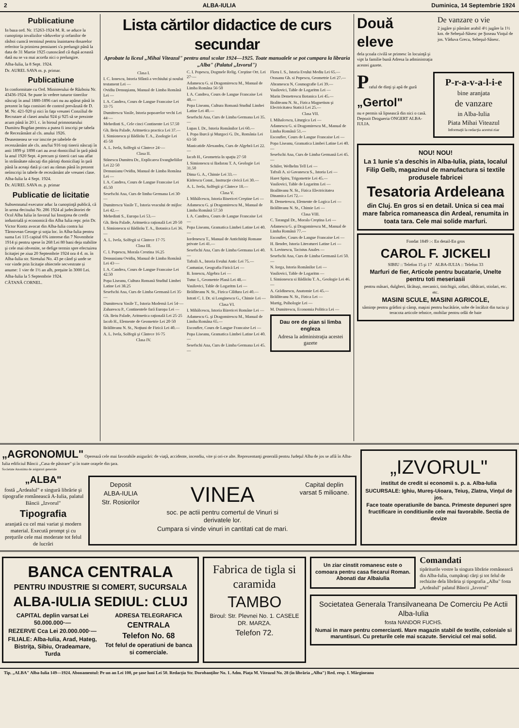2 ALBA-IULIA Duminica, 14 Septembrie 1924
Publicatiune
In baza ord. Nr. 15263-1924 M. R. se aduce la cunoştinţa invalizilor văduvelor şi orfanilor de răsboi cumcă terminul pentru înaintarea dosarelor referitor la primirea pensiunei s'a prelungit până la data de 31 Martie 1925 cunoscând că după această dată nu se va mai acorda nici o prelungire.
Alba-Iulia, la 8 Sept. 1924.
Dr. AUREL SAVA m. p. primar.
Publicatiune
In conformitate cu Ord. Ministerului de Războiu Nr. 43436-1924. Se pune în vedere tuturor tinerilor născuţi în anul 1880-1896 cari nu au apărut până în prezent în faţa comisiei de control prevăzută de D. M. Nr. 421-920 şi nici în faţa vreunei Conziliul de Recrutare al clasei anului 924 şi 925 să se prezinte acum până în 20 l. c. în biroul primnotarului Dumitru Bogdan pentru a putea fi inscrişi pe tabela de Recezământ al cls. anului 1926.
Deasemenea se vor inscrie pe tabelele de recenzământ ale cls. anu'lui 916 toţi tinerii născuţi în anii 1899 şi 1898 cari au avut domiciliul în ţară până la anul 1920 Sept. 4 precum şi tinerii cari sau aflat în străinătate născuţi din părinţi domiciliaţi în ţară până la aceaşi dată şi cari au rămas până în prezent neînscrişi în tabele de recezământ ale vreunei clase.
Alba-Iulia la 4 Sept. 1924.
Dr. AUREL SAVA m. p. primar
Publicatie de licitatie
Subsemnatul executor aduc la cunoştinţă publică, că în urma decisului Nr. 286 1924 al judecătoriei de Ocol Alba Iulia în favorul lui Insoţirea de credit industrială şi economică din Alba Iulia repr. prin Dr. Victor Kontz avocat din Alba-Iulia contra lui Tărnovean George şi soţia loc. în Alba-Iulia pentru suma Lei 115 capital 6% interese din 7 Novembrie 1914 şi pentru spese în 268 Lei 80 bani deja stabilite şi cele mai obvenite, se defige termin spre efectuirea licitaţiei pe ziua 20 Septembrie 1924 ora 4 d. m. în Alba-Iulia str. Siretului No. 43 pe când şi unde se vor vinde prin licitaţie obiectele secvestrate și anume: 1 vier de 1½ an alb, preţuite în 3000 Lei.
Alba-Iulia la 5 Septembrie 1924.
CĂTANĂ CORNEL.
Lista cărtilor didactice de curs secundar
Aprobate la liceul „Mihai Viteazul" pentru anul scolar 1924—1925. Toate manualele se pot cumpara la libraria „Alba" (Palatul „Izvorul")
Clasa I.
I. C. Ionescu, Istoria Sfântă a vechiului şi noului testament Lei —
Ovidiu Densuşianu, Manual de Limba Română Lei —
I. A. Candrea, Cours de Langue Francaise Lei 33·75
Dumitrescu Vasile, Istoria popoarelor vechi Lei 44·—
Mehedinti S., Cele cinci Continente Lei 57.50
Gh. Beiu Palade, Aritmetica practica Lei 37.—
I. Simionescu şi Bădărău T. A., Zoologie Lei 45·50
A. L. Ivela, Solfegii si Cântece 24·—
Clasa II.
Stănescu Dumitru Dr., Explicarea Evangheliilor Lei 22·50
Densusianu Ovidiu, Manual de Limba Româna Lei —
I. A. Candrea, Cours de Langue Francaise Lei 45.50
Sesefschi Ana, Curs de limba Germana Lei 30·—
Dumitrescu Vasile T., Istoria veacului de mijloc Lei 42.—
Mehedinti S., Europa Lei 53.—
Gh. Beiu Palade, Aritmetica raţională Lei 20·50
I. Simionescu si Bădărău T. A., Botanica Lei 36.—
A. L. Ivela, Solfegii si Cântece 17·75
Clasa III.
C. I. Popescu, Morala Crestina 16.25
Densusianu Ovidiu, Manual de Limba Română Lei 43·—
I. A. Candrea, Cours de Langue Francaise Lei 42.50
Popa Liseanu, Cultura Romană Studiul Limbei Latine Lei 38.25
Sesefschi Ana, Curs de Limba Germană Lei 35·—
Dumitrescu Vasile T., Istoria Modernă Lei 54·—
Zaharescu P., Continentele fară Europa Lei —
Gh. Beiu Palade, Aritmetica raţională Lei 25·25
Iacob H., Elemente de Geometrie Lei 20·50
Brăiliteanu N. St., Noţiuni de Fizică Lei 40.—
A. L. Ivela, Solfegii şi Cântece 16·75
Clasa IV.
C. I. Popescu, Dogmele Relig. Creştine Ort. Lei 27·—
Adamescu G. si Dragomirescu M., Manual de Limba Româna 56·50
I. A. Candrea, Cours de Langue Francaise Lei 48.—
Popa Liseanu, Cultura Romană Studiul Limbei Latine Lei 40.—
Sesefschi Ana, Curs de Limba Germana Lei 35.—
Lupas I. Dr., Istoria Românilor Lei 60.—
I. Popa Burcă şi Murgoci G. Dr., România Lei 63·50
Manicatide Alexandru, Curs de Algebră Lei 22.—
Iacob H., Geometria în spaţiu 27·50
I. Simionescu si Badarau T. A, Geologie Lei 31.50
Dima G. A., Chimie Lei 33.—
Kiritescu Const., Instrucţie civică Lei 30.—
A. L. Ivela, Solfegii şi Cântece 18.—
Clasa V.
I. Mihălcescu, Istoria Bisericei Creştine Lei —
Adamescu G. şi Dragomirescu M., Manual de Limba Română 57.50
I. A. Candrea, Cours de Langue Francaise Lei —
Popa Liseanu, Gramatica Limbei Latine Lei 40.—
Iordenescu T., Manual de Antichităţi Romane private Lei 41.—
Sesefschi Ana, Curs de Limba Germana Lei 40.—
Tafrali A., Istoria Evului Antic Lei 75.—
Cantuniar, Geografia Fizică Lei —
B. Ionescu, Algebra Lei —
Tutuc I., Geometrie Plană Lei 48.—
Vasilovici, Table de Logaritm Lei —
Brăiliteanu N. St., Fizica Căldura Lei 40.—
Istrati C. I. Dr. si Longinescu G., Chimie Lei —
Clasa VI.
I. Mihălcescu, Istoria Bizericei Române Lei —
Adamescu G. şi Dragomirescu M., Manual de Limba Româna 65.—
Escoufier, Cours de Langue Francaise Lei —
Popa Liseanu, Gramatica Limbei Latine Lei 40.—
Sesefschi Ana, Curs de Limba Germana Lei 45.—
Floru I. S., Istoria Evului Mediu Lei 65.—
Orasanu Gh. si Popescu, Geometrie Lei 27.—
Abramescu N, Cosmografie Lei 39.—
Vasilovici, Table de Logaritm Lei —
Marin Demetrescu Botanica Lei 45.—
Braliteanu N. St., Fizica Magnetism şi Electricitatea Statică Lei 25.—
Clasa VII.
I. Mihalcescu, Liturgica Lei —
Adamescu G. si Dragomirescu M., Manual de Limba Română 51.—
Escoufier, Cours de Langue Francaise Lei —
Popa Liseanu, Gramatica Limbei Latine Lei 40.—
Sesefschi Ana, Curs de Limba Germană Lei 45.—
Schiler, Welhelm Tell Lei —
Tafrali A. si Gavanescu S., Istoria Lei —
Haret Spiru, Trigometrie Lei 45.—
Vasilovici, Table de Logaritm Lei —
Brailiteanu N. St., Fizica Electricitatea Dinamica Lei 72.—
R. Demetrescu, Elemente de Logica Lei —
Brăiliteanu N. St., Chimie Lei —
Clasa VIII.
C. Tarangul Dr., Morala Creştina Lei —
Adamescu G. şi Dragomirescu M., Manual de Limba Română 77.—
Escoufier, Cours de Langue Francaise Lei —
H. Bender, Istoria Literaturei Latine Lei —
S. Lovinescu, Tacistus Anales —
Sesefschi Ana, Curs de Limba Germană Lei 50.—
N. Iorga, Istoria Românilor Lei —
Vasilovici, Table de Logaritm —
I. Simionescu si Bădărău T. A., Geologie Lei 46.—
A. Grădinescu, Anatomie Lei 45.—
Brăiliteanu N. St., Fizica Lei —
Martig, Psihologie Lei —
M. Dumitrescu, Economia Politica Lei —
Dau ore de pian si limba engleza
Adresa la administraţia acestei gazete
Două eleve
dela şcoala civilă se primesc în locuinţă şi vipt la familie bună Adresa la administraţia acestei gazete.
De vanzare o vie
2 jugăre şi pământ arabil 4½ jugăre la 1½ km. de Sebeşul-Săsesc pe Şoseau Vinţul de jos. Văduva Grecu, Sebeşul-Săsesc.
Praful de dinţi şi apă de gură
„Gertol"
nu e permis să lipsească din nici o casă. Depozit Drogueria ONGERT ALBA-IULIA.
P-r-a-v-a-l-i-e
bine aranjata
de vanzare
in Alba-Iulia
Piata Mihai Viteazul
Informaţii la redacţia acestui ziar
NOU! NOU!
La 1 Iunie s'a deschis in Alba-Iulia, piata, localul Filip Gelb, magazinul de manufactura si textile produsele fabricei
Tesatoria Ardeleana
din Cluj. En gros si en detail. Unica si cea mai mare fabrica romaneasca din Ardeal, renumita in toata tara. Cele mai solide marfuri.
Fondat 1849 :-: En detail-En gros
CAROL F. JICKELI
SIBIU :: Telefon 15 şi 17 ALBA-IULIA :: Telefon 33
Marfuri de fier, Articole pentru bucatarie, Unelte pentru toti meseriasii
pentru măsari, dulgheri, lăcătuşi, mecanici, tinichigii, zidari, tăbăcari, stiolari, etc. etc.
MASINI SCULE, MASINI AGRICOLE,
săminţe pentru grădini şi câmp, maşini pentru bucătărie, sobe de încălzit din tuciu şi teracota articole tehnice, mobilar pentru odăi de baie
„AGRONOMUL" Operează cele mai favorabile asigurări: de viaţă, accidente, incendiu, vite şi ori-ce alte. Reprezentanţi generală pentru Judeţul Alba de jos se află în Alba-Iulia edificiul Băncii „Casa de păstrare" şi în toate oraşele din ţara.
Societate Anonima de asigurari generale
„ALBA"
fostă „Ardealul" e singură librărie şi tipografie românească A-Iulia, palatul Băncii „Izvorul"
Tipografia
aranjată cu cel mai variat şi modern material. Execută prompt şi cu preţurile cele mai moderate tot felul de lucrări
Deposit
ALBA-IULIA
Str. Rosiorilor
VINEA
soc. pe actii pentru comertul de Vinuri si derivatele lor.
Cumpara si vinde vinuri in cantitati cat de mari.
Capital deplin varsat 5 milioane.
„IZVORUL"
institut de credit si economii s. p. a. Alba-Iulia
SUCURSALE: Ighiu, Mureş-Uioara, Teiuş, Zlatna, Vinţul de jos.
Face toate operatiunile de banca. Primeste depuneri spre fructificare in conditiunile cele mai favorabile. Sectia de devize
BANCA CENTRALA
PENTRU INDUSTRIE SI COMERT, SUCURSALA
ALBA-IULIA SEDIUL: CLUJ
CAPITAL deplin varsat Lei 50.000.000·—
REZERVE Cca Lei 20.000.000·—
FILIALE: Alba-Iulia, Arad, Hateg, Bistriţa, Sibiu, Oradeamare, Turda
ADRESA TELEGRAFICA
CENTRALA
Telefon No. 68
Tot felul de operatiuni de banca si comerciale.
Fabrica de tigla si caramida
TAMBO
Biroul: Str. Plevnei No. 1. CASELE DR. MARZA.
Telefon 72.
Un ziar cinstit romanesc este o comoara pentru casa fiecarui Roman. Abonati dar Albaiulia
Comandati
tipăriturile vostre la singura librărie românească din Alba-Iulia, cumpăraţi cărţi şi tot felul de rechizite dela librăria şi tipografia „Alba" fosta „Ardealul" palatul Băncii „Izvorul"
Societatea Generala Transilvaneana De Comerciu Pe Actii Alba-Iulia
fosta NANDOR FUCHS.
Numai in mare pentru comercianti. Mare magazin stabil de textile, coloniale si maruntisuri. Cu preturile cele mai scazute. Serviciul cel mai solid.
Tip. „ALBA" Alba-Iulia 149—1924. Abonamentul: Pe un an Lei 100, pe şase luni Lei 50. Redacţia Str. Dorobanţilor No. 1. Adm. Piaţa M. Viteazul No. 28 (în librăria „Alba") Red. resp. I. Mărgineanu